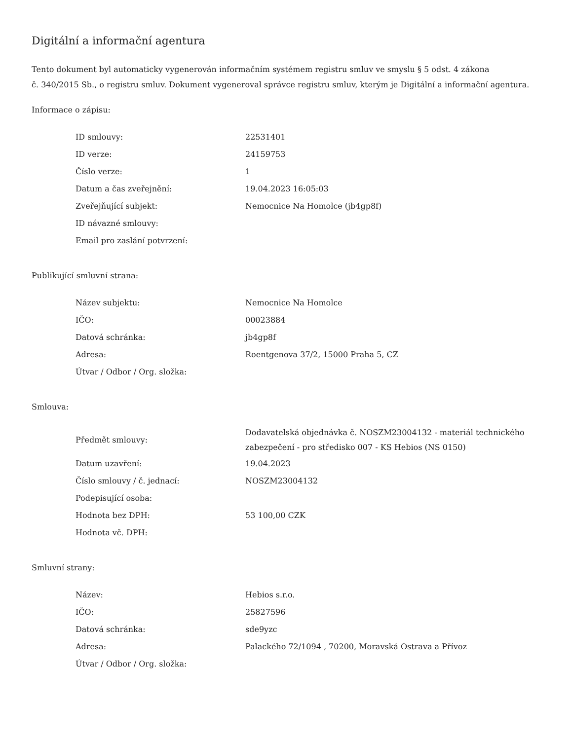Digitální a informační agentura
Tento dokument byl automaticky vygenerován informačním systémem registru smluv ve smyslu § 5 odst. 4 zákona
č. 340/2015 Sb., o registru smluv. Dokument vygeneroval správce registru smluv, kterým je Digitální a informační agentura.
Informace o zápisu:
| ID smlouvy: | 22531401 |
| ID verze: | 24159753 |
| Číslo verze: | 1 |
| Datum a čas zveřejnění: | 19.04.2023 16:05:03 |
| Zveřejňující subjekt: | Nemocnice Na Homolce (jb4gp8f) |
| ID návazné smlouvy: | |
| Email pro zaslání potvrzení: | |
Publikující smluvní strana:
| Název subjektu: | Nemocnice Na Homolce |
| IČO: | 00023884 |
| Datová schránka: | jb4gp8f |
| Adresa: | Roentgenova 37/2, 15000 Praha 5, CZ |
| Útvar / Odbor / Org. složka: | |
Smlouva:
| Předmět smlouvy: | Dodavatelská objednávka č. NOSZM23004132 - materiál technického zabezpečení - pro středisko 007 - KS Hebios (NS 0150) |
| Datum uzavření: | 19.04.2023 |
| Číslo smlouvy / č. jednací: | NOSZM23004132 |
| Podepisující osoba: | |
| Hodnota bez DPH: | 53 100,00 CZK |
| Hodnota vč. DPH: | |
Smluvní strany:
| Název: | Hebios s.r.o. |
| IČO: | 25827596 |
| Datová schránka: | sde9yzc |
| Adresa: | Palackého 72/1094 , 70200, Moravská Ostrava a Přívoz |
| Útvar / Odbor / Org. složka: | |